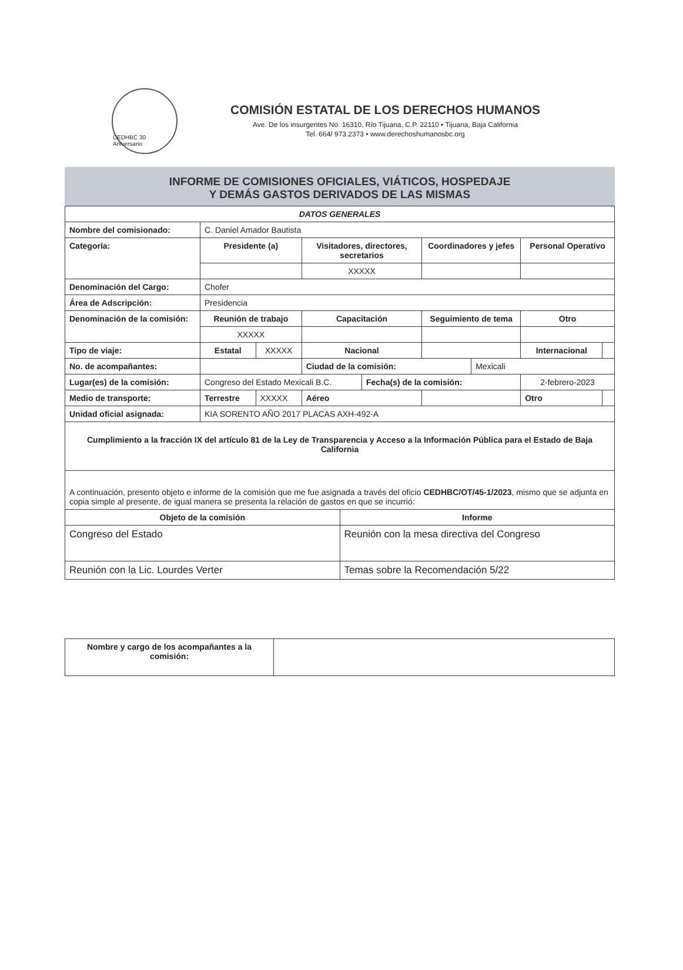CEDHBC 30 Aniversario
COMISIÓN ESTATAL DE LOS DERECHOS HUMANOS
Ave. De los insurgentes No. 16310, Río Tijuana, C.P. 22110 • Tijuana, Baja California
Tel. 664/ 973.2373 • www.derechoshumanosbc.org
INFORME DE COMISIONES OFICIALES, VIÁTICOS, HOSPEDAJE
Y DEMÁS GASTOS DERIVADOS DE LAS MISMAS
| DATOS GENERALES | | | | | | | | |
| Nombre del comisionado: | C. Daniel Amador Bautista | | | | | | | |
| Categoría: | Presidente (a) | | Visitadores, directores, secretarios | | Coordinadores y jefes | | Personal Operativo | |
| | | | XXXXX | | | | | |
| Denominación del Cargo: | Chofer | | | | | | | |
| Área de Adscripción: | Presidencia | | | | | | | |
| Denominación de la comisión: | Reunión de trabajo | | Capacitación | | Seguimiento de tema | | Otro | |
| | XXXXX | | | | | | | |
| Tipo de viaje: | Estatal | XXXXX | Nacional | | | | Internacional | |
| No. de acompañantes: | | | Ciudad de la comisión: | | | Mexicali | | |
| Lugar(es) de la comisión: | Congreso del Estado Mexicali B.C. | | | Fecha(s) de la comisión: | | | 2-febrero-2023 | |
| Medio de transporte: | Terrestre | XXXXX | Aéreo | | | | Otro | |
| Unidad oficial asignada: | KIA SORENTO AÑO 2017 PLACAS AXH-492-A | | | | | | | |
| Cumplimiento a la fracción IX del artículo 81 de la Ley de Transparencia y Acceso a la Información Pública para el Estado de Baja California | | | | | | | | |
| A continuación, presento objeto e informe de la comisión que me fue asignada a través del oficio CEDHBC/OT/45-1/2023 , mismo que se adjunta en copia simple al presente, de igual manera se presenta la relación de gastos en que se incurrió: | | | | | | | | |
| Objeto de la comisión | Informe |
| --- | --- |
| Congreso del Estado | Reunión con la mesa directiva del Congreso |
| Reunión con la Lic. Lourdes Verter | Temas sobre la Recomendación 5/22 |
| Nombre y cargo de los acompañantes a la comisión: | |